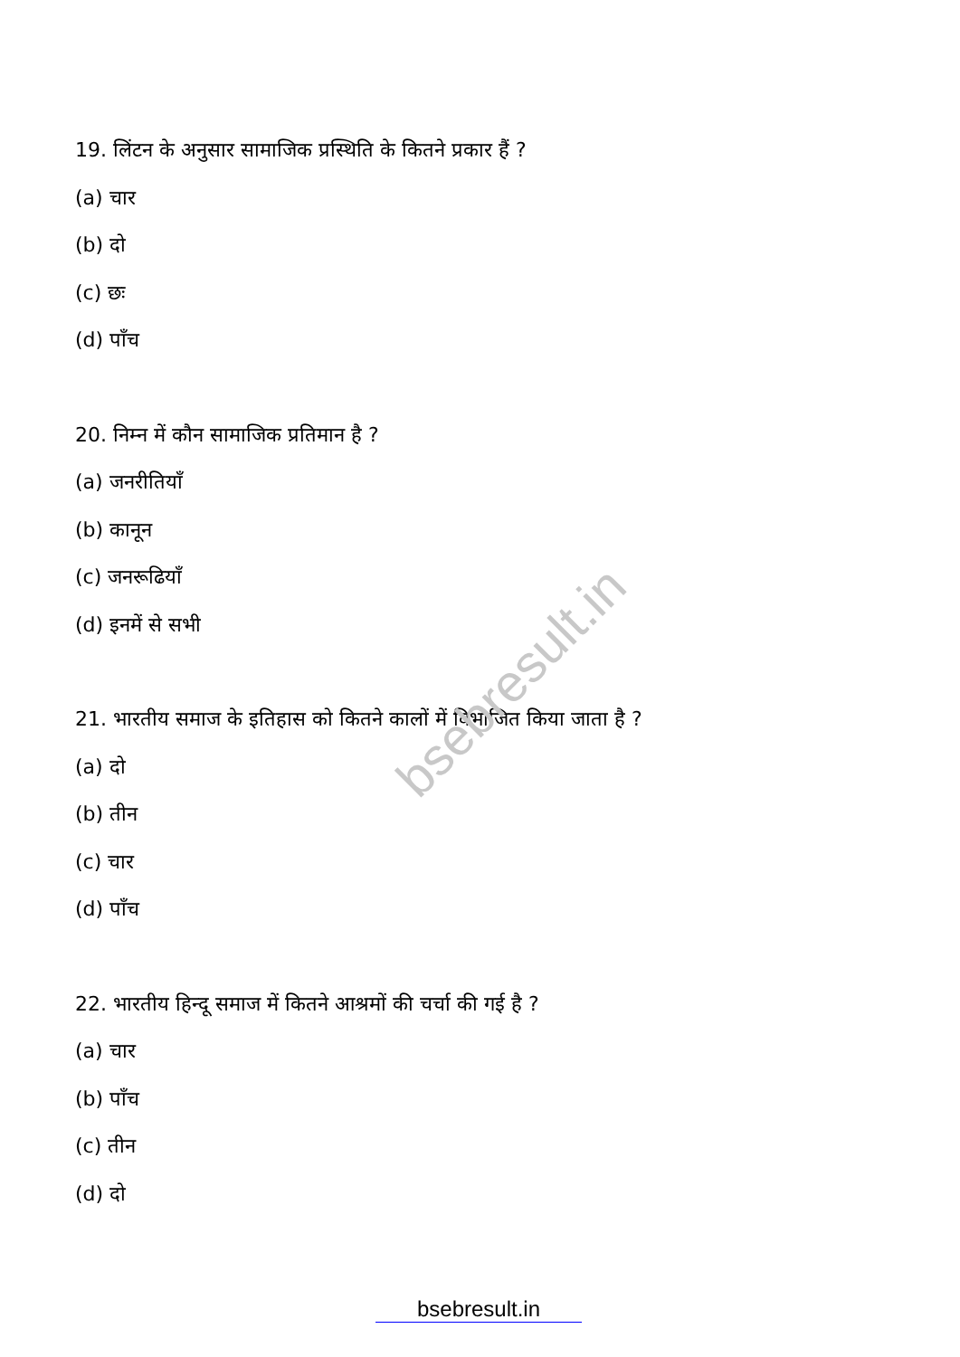bsebresult.in
19. लिंटन के अनुसार सामाजिक प्रस्थिति के कितने प्रकार हैं ?
(a) चार
(b) दो
(c) छः
(d) पाँच
20. निम्न में कौन सामाजिक प्रतिमान है ?
(a) जनरीतियाँ
(b) कानून
(c) जनरूढियाँ
(d) इनमें से सभी
21. भारतीय समाज के इतिहास को कितने कालों में विभाजित किया जाता है ?
(a) दो
(b) तीन
(c) चार
(d) पाँच
22. भारतीय हिन्दू समाज में कितने आश्रमों की चर्चा की गई है ?
(a) चार
(b) पाँच
(c) तीन
(d) दो
bsebresult.in